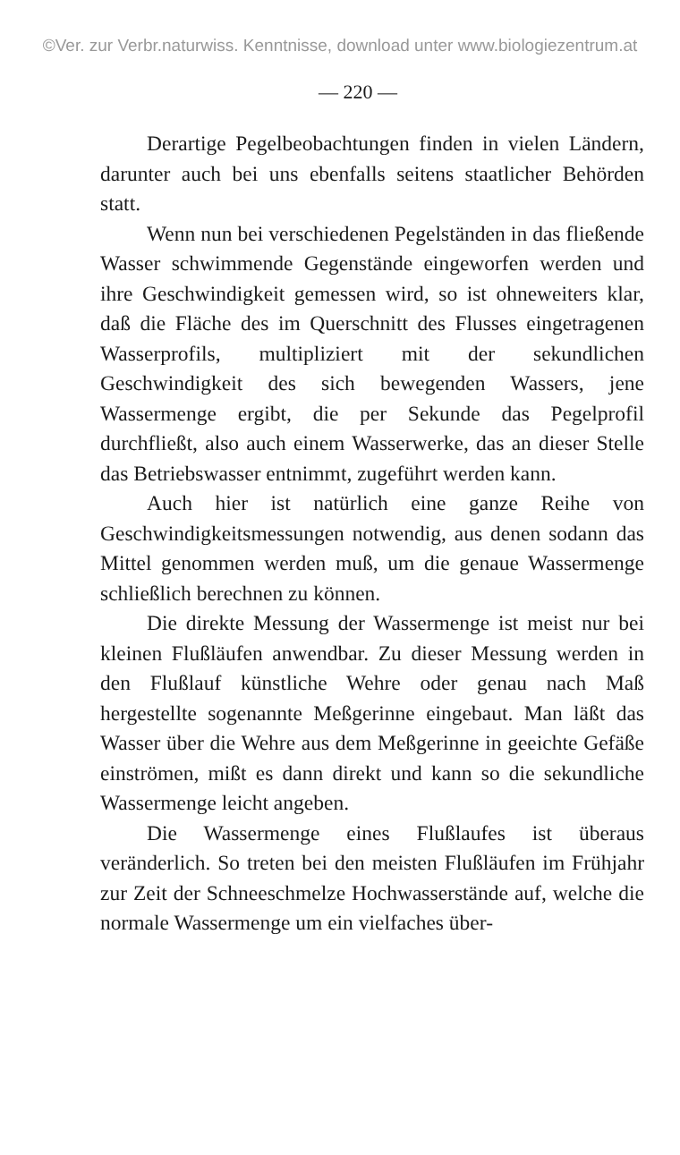©Ver. zur Verbr.naturwiss. Kenntnisse, download unter www.biologiezentrum.at
— 220 —
Derartige Pegelbeobachtungen finden in vielen Ländern, darunter auch bei uns ebenfalls seitens staatlicher Behörden statt.
Wenn nun bei verschiedenen Pegelständen in das fließende Wasser schwimmende Gegenstände eingeworfen werden und ihre Geschwindigkeit gemessen wird, so ist ohneweiters klar, daß die Fläche des im Querschnitt des Flusses eingetragenen Wasserprofils, multipliziert mit der sekundlichen Geschwindigkeit des sich bewegenden Wassers, jene Wassermenge ergibt, die per Sekunde das Pegelprofil durchfließt, also auch einem Wasserwerke, das an dieser Stelle das Betriebswasser entnimmt, zugeführt werden kann.
Auch hier ist natürlich eine ganze Reihe von Geschwindigkeitsmessungen notwendig, aus denen sodann das Mittel genommen werden muß, um die genaue Wassermenge schließlich berechnen zu können.
Die direkte Messung der Wassermenge ist meist nur bei kleinen Flußläufen anwendbar. Zu dieser Messung werden in den Flußlauf künstliche Wehre oder genau nach Maß hergestellte sogenannte Meßgerinne eingebaut. Man läßt das Wasser über die Wehre aus dem Meßgerinne in geeichte Gefäße einströmen, mißt es dann direkt und kann so die sekundliche Wassermenge leicht angeben.
Die Wassermenge eines Flußlaufes ist überaus veränderlich. So treten bei den meisten Flußläufen im Frühjahr zur Zeit der Schneeschmelze Hochwasserstände auf, welche die normale Wassermenge um ein vielfaches über-